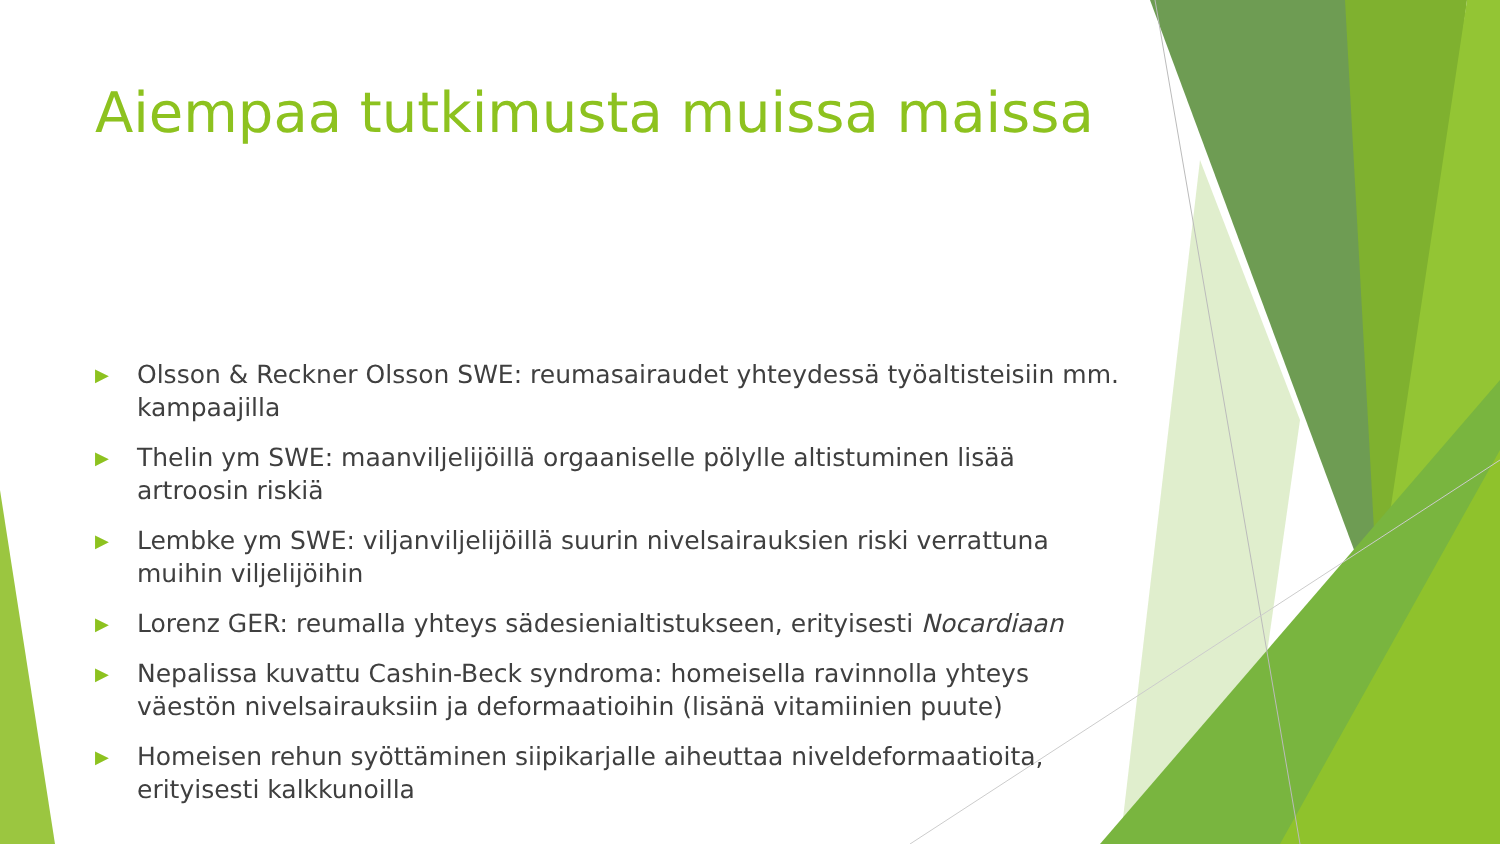Aiempaa tutkimusta muissa maissa
▶ Olsson & Reckner Olsson SWE: reumasairaudet yhteydessä työaltisteisiin mm. kampaajilla
▶ Thelin ym SWE: maanviljelijöillä orgaaniselle pölylle altistuminen lisää artroosin riskiä
▶ Lembke ym SWE: viljanviljelijöillä suurin nivelsairauksien riski verrattuna muihin viljelijöihin
▶ Lorenz GER: reumalla yhteys sädesienialtistukseen, erityisesti Nocardiaan
▶ Nepalissa kuvattu Cashin-Beck syndroma: homeisella ravinnolla yhteys väestön nivelsairauksiin ja deformaatioihin (lisänä vitamiinien puute)
▶ Homeisen rehun syöttäminen siipikarjalle aiheuttaa niveldeformaatioita, erityisesti kalkkunoilla